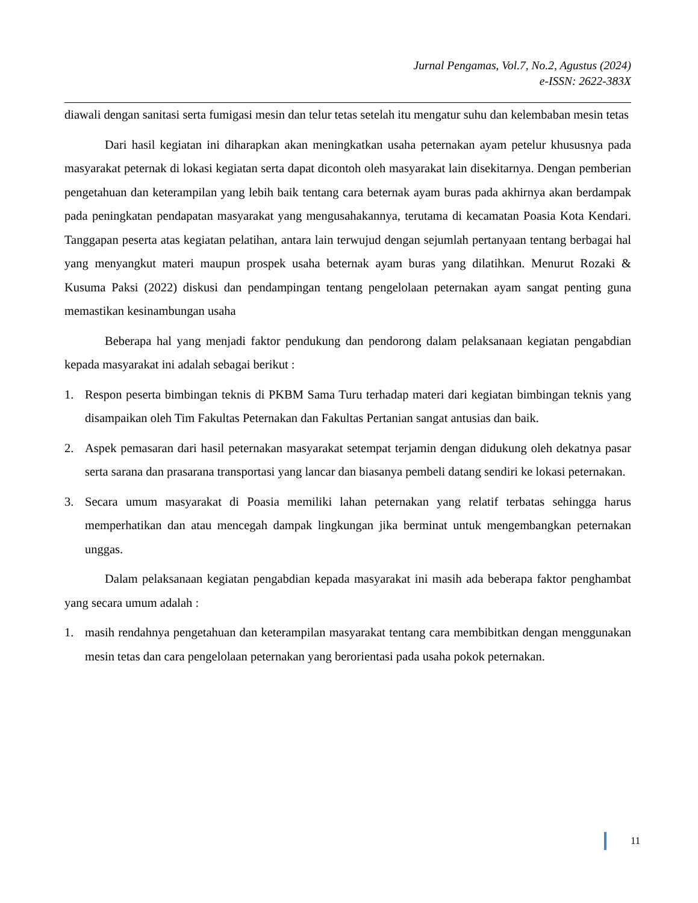Jurnal Pengamas, Vol.7, No.2, Agustus (2024)
e-ISSN: 2622-383X
diawali dengan sanitasi serta fumigasi mesin dan telur tetas setelah itu mengatur suhu dan kelembaban mesin tetas
Dari hasil kegiatan ini diharapkan akan meningkatkan usaha peternakan ayam petelur khususnya pada masyarakat peternak di lokasi kegiatan serta dapat dicontoh oleh masyarakat lain disekitarnya. Dengan pemberian pengetahuan dan keterampilan yang lebih baik tentang cara beternak ayam buras pada akhirnya akan berdampak pada peningkatan pendapatan masyarakat yang mengusahakannya, terutama di kecamatan Poasia Kota Kendari. Tanggapan peserta atas kegiatan pelatihan, antara lain terwujud dengan sejumlah pertanyaan tentang berbagai hal yang menyangkut materi maupun prospek usaha beternak ayam buras yang dilatihkan. Menurut Rozaki & Kusuma Paksi (2022) diskusi dan pendampingan tentang pengelolaan peternakan ayam sangat penting guna memastikan kesinambungan usaha
Beberapa hal yang menjadi faktor pendukung dan pendorong dalam pelaksanaan kegiatan pengabdian kepada masyarakat ini adalah sebagai berikut :
1. Respon peserta bimbingan teknis di PKBM Sama Turu terhadap materi dari kegiatan bimbingan teknis yang disampaikan oleh Tim Fakultas Peternakan dan Fakultas Pertanian sangat antusias dan baik.
2. Aspek pemasaran dari hasil peternakan masyarakat setempat terjamin dengan didukung oleh dekatnya pasar serta sarana dan prasarana transportasi yang lancar dan biasanya pembeli datang sendiri ke lokasi peternakan.
3. Secara umum masyarakat di Poasia memiliki lahan peternakan yang relatif terbatas sehingga harus memperhatikan dan atau mencegah dampak lingkungan jika berminat untuk mengembangkan peternakan unggas.
Dalam pelaksanaan kegiatan pengabdian kepada masyarakat ini masih ada beberapa faktor penghambat yang secara umum adalah :
1. masih rendahnya pengetahuan dan keterampilan masyarakat tentang cara membibitkan dengan menggunakan mesin tetas dan cara pengelolaan peternakan yang berorientasi pada usaha pokok peternakan.
11